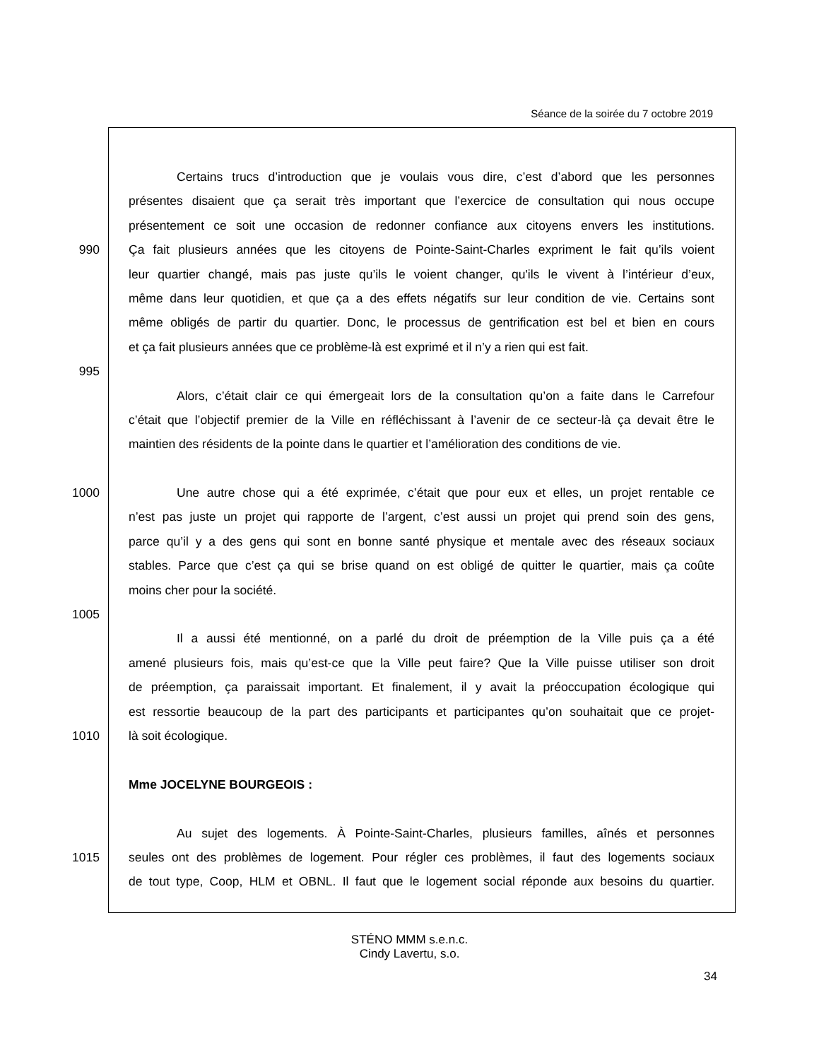Séance de la soirée du 7 octobre 2019
Certains trucs d’introduction que je voulais vous dire, c’est d’abord que les personnes
présentes disaient que ça serait très important que l’exercice de consultation qui nous occupe
présentement ce soit une occasion de redonner confiance aux citoyens envers les institutions.
990 Ça fait plusieurs années que les citoyens de Pointe-Saint-Charles expriment le fait qu’ils voient
leur quartier changé, mais pas juste qu’ils le voient changer, qu'ils le vivent à l’intérieur d’eux,
même dans leur quotidien, et que ça a des effets négatifs sur leur condition de vie. Certains sont
même obligés de partir du quartier. Donc, le processus de gentrification est bel et bien en cours
et ça fait plusieurs années que ce problème-là est exprimé et il n’y a rien qui est fait.
995
Alors, c’était clair ce qui émergeait lors de la consultation qu’on a faite dans le Carrefour
c’était que l’objectif premier de la Ville en réfléchissant à l’avenir de ce secteur-là ça devait être le
maintien des résidents de la pointe dans le quartier et l’amélioration des conditions de vie.
1000 Une autre chose qui a été exprimée, c’était que pour eux et elles, un projet rentable ce
n’est pas juste un projet qui rapporte de l’argent, c’est aussi un projet qui prend soin des gens,
parce qu’il y a des gens qui sont en bonne santé physique et mentale avec des réseaux sociaux
stables. Parce que c’est ça qui se brise quand on est obligé de quitter le quartier, mais ça coûte
moins cher pour la société.
1005
Il a aussi été mentionné, on a parlé du droit de préemption de la Ville puis ça a été
amené plusieurs fois, mais qu’est-ce que la Ville peut faire? Que la Ville puisse utiliser son droit
de préemption, ça paraissait important. Et finalement, il y avait la préoccupation écologique qui
est ressortie beaucoup de la part des participants et participantes qu’on souhaitait que ce projet-
1010 là soit écologique.
Mme JOCELYNE BOURGEOIS :
Au sujet des logements. À Pointe-Saint-Charles, plusieurs familles, aînés et personnes
1015 seules ont des problèmes de logement. Pour régler ces problèmes, il faut des logements sociaux
de tout type, Coop, HLM et OBNL. Il faut que le logement social réponde aux besoins du quartier.
STÉNO MMM s.e.n.c.
Cindy Lavertu, s.o.
34